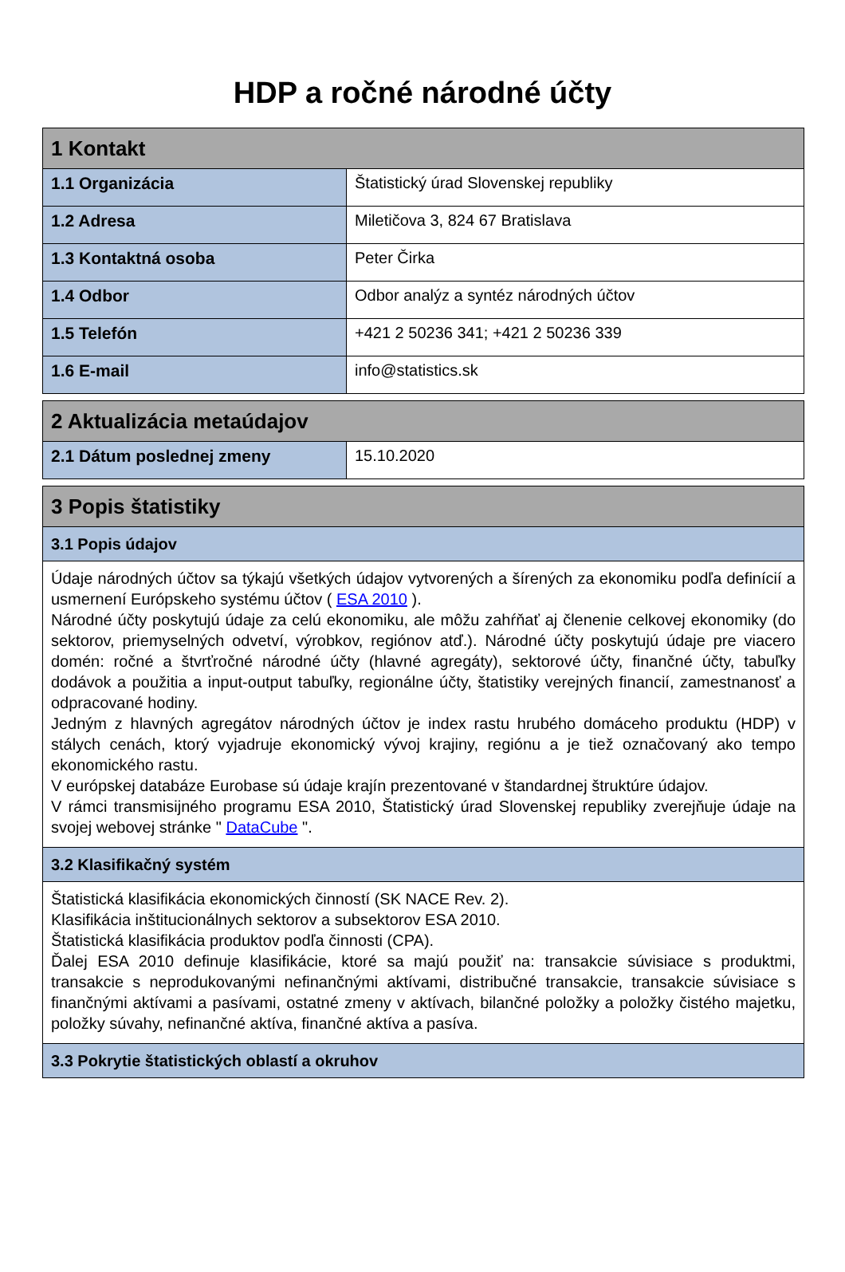HDP a ročné národné účty
| 1 Kontakt | |
| --- | --- |
| 1.1 Organizácia | Štatistický úrad Slovenskej republiky |
| 1.2 Adresa | Miletičova 3, 824 67 Bratislava |
| 1.3 Kontaktná osoba | Peter Čirka |
| 1.4 Odbor | Odbor analýz a syntéz národných účtov |
| 1.5 Telefón | +421 2 50236 341; +421 2 50236 339 |
| 1.6 E-mail | info@statistics.sk |
| 2 Aktualizácia metaúdajov | |
| --- | --- |
| 2.1 Dátum poslednej zmeny | 15.10.2020 |
| 3 Popis štatistiky |
| --- |
| 3.1 Popis údajov |
| Údaje národných účtov sa týkajú všetkých údajov vytvorených a šírených za ekonomiku podľa definícií a usmernení Európskeho systému účtov ( ESA 2010 ). Národné účty poskytujú údaje za celú ekonomiku, ale môžu zahŕňať aj členenie celkovej ekonomiky (do sektorov, priemyselných odvetví, výrobkov, regiónov atď.). Národné účty poskytujú údaje pre viacero domén: ročné a štvrťročné národné účty (hlavné agregáty), sektorové účty, finančné účty, tabuľky dodávok a použitia a input-output tabuľky, regionálne účty, štatistiky verejných financií, zamestnanosť a odpracované hodiny. Jedným z hlavných agregátov národných účtov je index rastu hrubého domáceho produktu (HDP) v stálych cenách, ktorý vyjadruje ekonomický vývoj krajiny, regiónu a je tiež označovaný ako tempo ekonomického rastu. V európskej databáze Eurobase sú údaje krajín prezentované v štandardnej štruktúre údajov. V rámci transmisijného programu ESA 2010, Štatistický úrad Slovenskej republiky zverejňuje údaje na svojej webovej stránke " DataCube ". |
| 3.2 Klasifikačný systém |
| Štatistická klasifikácia ekonomických činností (SK NACE Rev. 2). Klasifikácia inštitucionálnych sektorov a subsektorov ESA 2010. Štatistická klasifikácia produktov podľa činnosti (CPA). Ďalej ESA 2010 definuje klasifikácie, ktoré sa majú použiť na: transakcie súvisiace s produktmi, transakcie s neprodukovanými nefinančnými aktívami, distribučné transakcie, transakcie súvisiace s finančnými aktívami a pasívami, ostatné zmeny v aktívach, bilančné položky a položky čistého majetku, položky súvahy, nefinančné aktíva, finančné aktíva a pasíva. |
| 3.3 Pokrytie štatistických oblastí a okruhov |